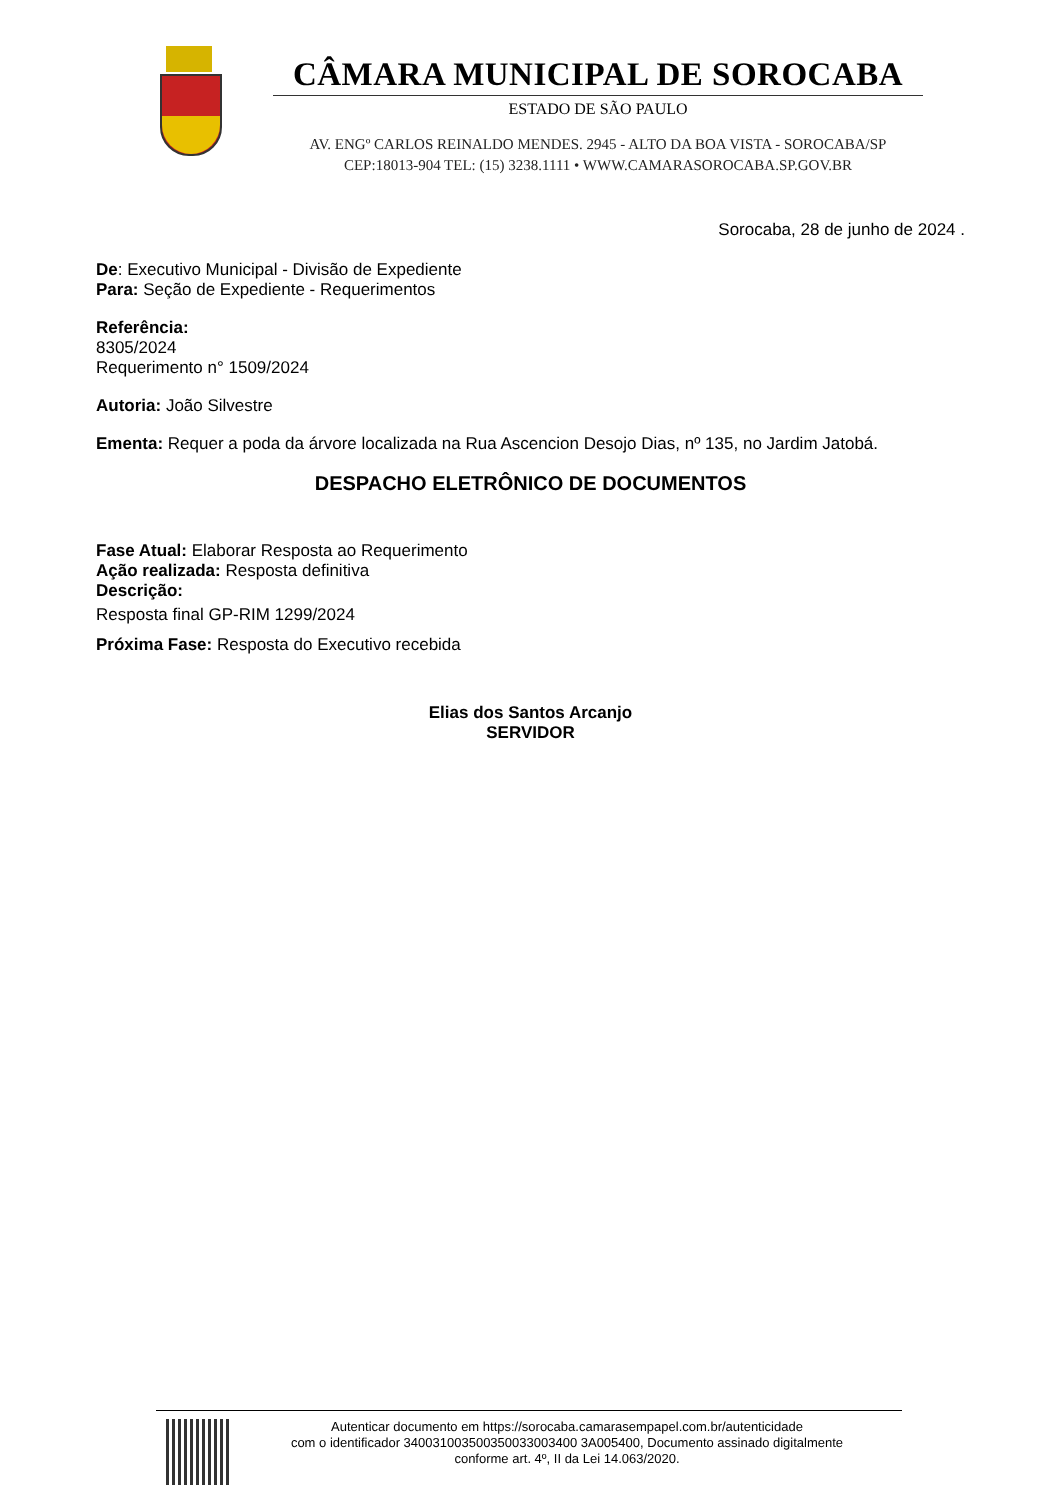CÂMARA MUNICIPAL DE SOROCABA
ESTADO DE SÃO PAULO
AV. ENGº CARLOS REINALDO MENDES. 2945 - ALTO DA BOA VISTA - SOROCABA/SP
CEP:18013-904 TEL: (15) 3238.1111 • WWW.CAMARASOROCABA.SP.GOV.BR
Sorocaba, 28 de junho de 2024 .
De: Executivo Municipal - Divisão de Expediente
Para: Seção de Expediente - Requerimentos
Referência:
8305/2024
Requerimento n° 1509/2024
Autoria: João Silvestre
Ementa: Requer a poda da árvore localizada na Rua Ascencion Desojo Dias, nº 135, no Jardim Jatobá.
DESPACHO ELETRÔNICO DE DOCUMENTOS
Fase Atual: Elaborar Resposta ao Requerimento
Ação realizada: Resposta definitiva
Descrição:
Resposta final GP-RIM 1299/2024
Próxima Fase: Resposta do Executivo recebida
Elias dos Santos Arcanjo
SERVIDOR
Autenticar documento em https://sorocaba.camarasempapel.com.br/autenticidade
com o identificador 340031003500350033003400 3A005400, Documento assinado digitalmente
conforme art. 4º, II da Lei 14.063/2020.